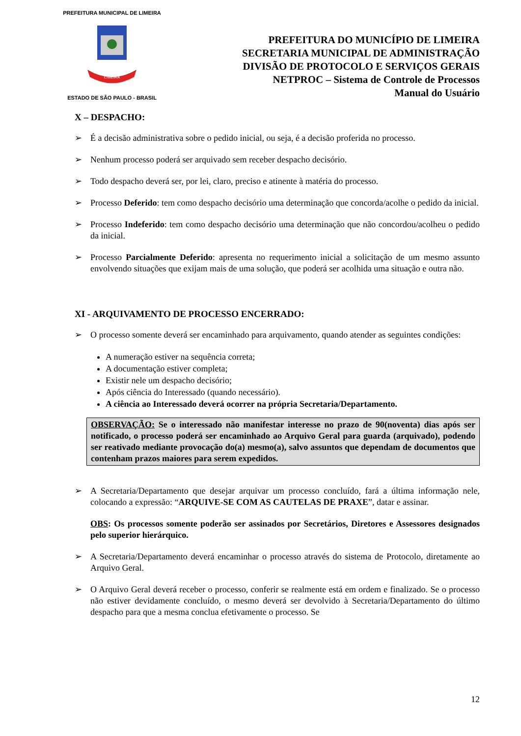PREFEITURA MUNICIPAL DE LIMEIRA
LIMEIRA
ESTADO DE SÃO PAULO - BRASIL
PREFEITURA DO MUNICÍPIO DE LIMEIRA
SECRETARIA MUNICIPAL DE ADMINISTRAÇÃO
DIVISÃO DE PROTOCOLO E SERVIÇOS GERAIS
NETPROC – Sistema de Controle de Processos
Manual do Usuário
X – DESPACHO:
➢ É a decisão administrativa sobre o pedido inicial, ou seja, é a decisão proferida no processo.
➢ Nenhum processo poderá ser arquivado sem receber despacho decisório.
➢ Todo despacho deverá ser, por lei, claro, preciso e atinente à matéria do processo.
➢ Processo Deferido: tem como despacho decisório uma determinação que concorda/acolhe o pedido da inicial.
➢ Processo Indeferido: tem como despacho decisório uma determinação que não concordou/acolheu o pedido da inicial.
➢ Processo Parcialmente Deferido: apresenta no requerimento inicial a solicitação de um mesmo assunto envolvendo situações que exijam mais de uma solução, que poderá ser acolhida uma situação e outra não.
XI - ARQUIVAMENTO DE PROCESSO ENCERRADO:
➢ O processo somente deverá ser encaminhado para arquivamento, quando atender as seguintes condições:
A numeração estiver na sequência correta;
A documentação estiver completa;
Existir nele um despacho decisório;
Após ciência do Interessado (quando necessário).
A ciência ao Interessado deverá ocorrer na própria Secretaria/Departamento.
OBSERVAÇÃO: Se o interessado não manifestar interesse no prazo de 90(noventa) dias após ser notificado, o processo poderá ser encaminhado ao Arquivo Geral para guarda (arquivado), podendo ser reativado mediante provocação do(a) mesmo(a), salvo assuntos que dependam de documentos que contenham prazos maiores para serem expedidos.
➢ A Secretaria/Departamento que desejar arquivar um processo concluído, fará a última informação nele, colocando a expressão: “ARQUIVE-SE COM AS CAUTELAS DE PRAXE”, datar e assinar.
OBS: Os processos somente poderão ser assinados por Secretários, Diretores e Assessores designados pelo superior hierárquico.
➢ A Secretaria/Departamento deverá encaminhar o processo através do sistema de Protocolo, diretamente ao Arquivo Geral.
➢ O Arquivo Geral deverá receber o processo, conferir se realmente está em ordem e finalizado. Se o processo não estiver devidamente concluído, o mesmo deverá ser devolvido à Secretaria/Departamento do último despacho para que a mesma conclua efetivamente o processo. Se
12